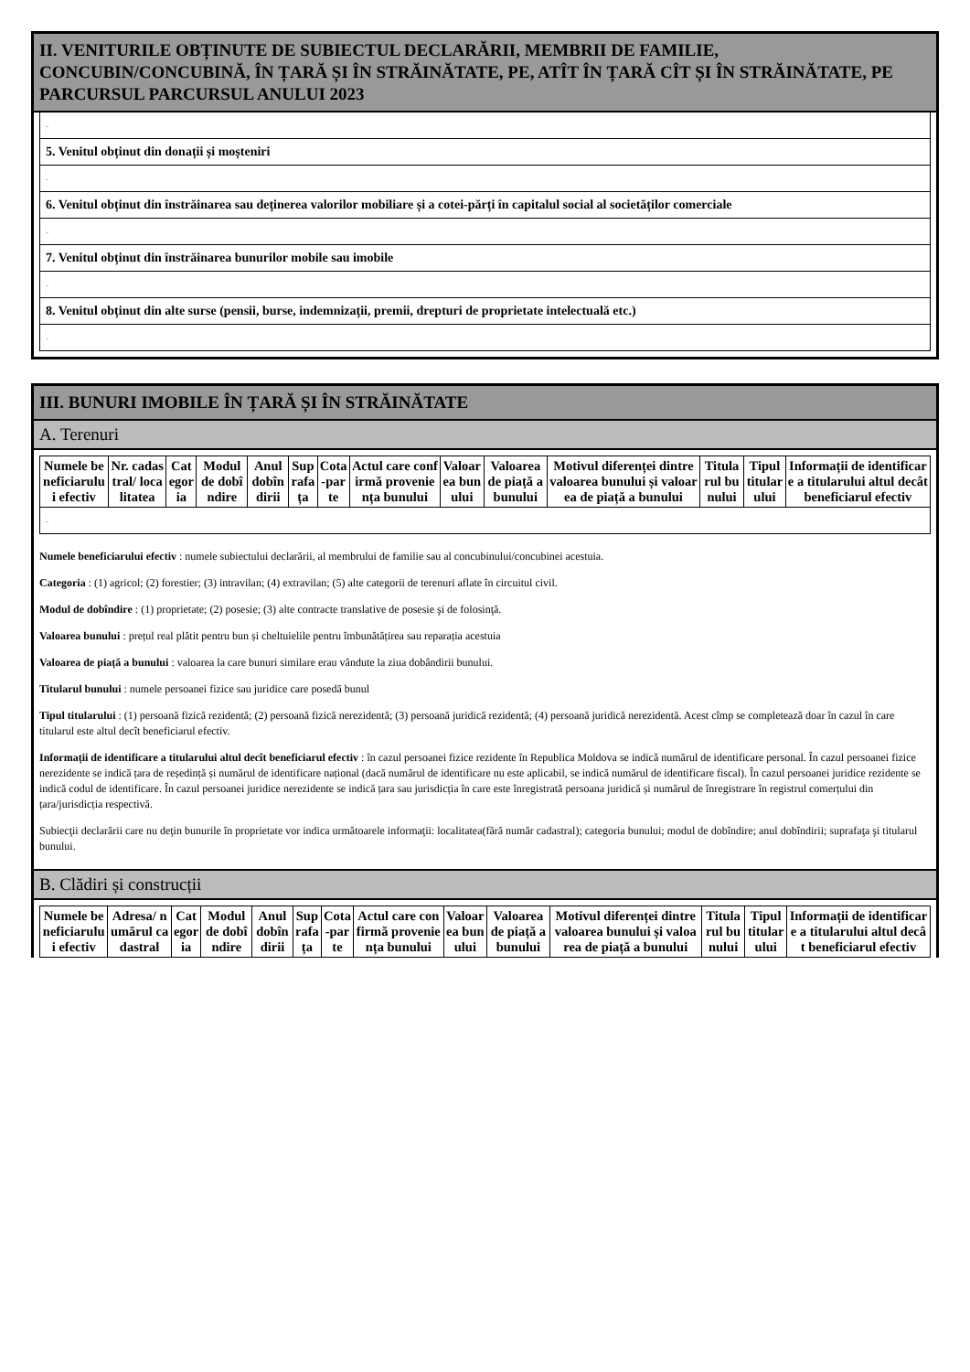II. VENITURILE OBȚINUTE DE SUBIECTUL DECLARĂRII, MEMBRII DE FAMILIE, CONCUBIN/CONCUBINĂ, ÎN ȚARĂ ȘI ÎN STRĂINĂTATE, PE, ATÎT ÎN ȚARĂ CÎT ȘI ÎN STRĂINĂTATE, PE PARCURSUL PARCURSUL ANULUI 2023
-
5. Venitul obținut din donații și moșteniri
-
6. Venitul obținut din înstrăinarea sau deținerea valorilor mobiliare și a cotei-părți în capitalul social al societăților comerciale
-
7. Venitul obținut din înstrăinarea bunurilor mobile sau imobile
-
8. Venitul obținut din alte surse (pensii, burse, indemnizații, premii, drepturi de proprietate intelectuală etc.)
-
III. BUNURI IMOBILE ÎN ȚARĂ ȘI ÎN STRĂINĂTATE
A. Terenuri
| Numele beneficiarului efectiv | Nr. cadastral/ localitatea | Categoria | Modul de dobîndire | Anul dobîndirii | Suprafața | Cota-parte | Actul care confirmă proveniența bunului | Valoarea bunului | Valoarea de piață a bunului | Motivul diferenței dintre valoarea bunului și valoarea de piață a bunului | Titularul bunului | Tipul titularului | Informații de identificare a titularului altul decât beneficiarul efectiv |
| --- | --- | --- | --- | --- | --- | --- | --- | --- | --- | --- | --- | --- | --- |
-
Numele beneficiarului efectiv : numele subiectului declarării, al membrului de familie sau al concubinului/concubinei acestuia.
Categoria : (1) agricol; (2) forestier; (3) intravilan; (4) extravilan; (5) alte categorii de terenuri aflate în circuitul civil.
Modul de dobîndire : (1) proprietate; (2) posesie; (3) alte contracte translative de posesie şi de folosinţă.
Valoarea bunului : prețul real plătit pentru bun și cheltuielile pentru îmbunătățirea sau reparația acestuia
Valoarea de piață a bunului : valoarea la care bunuri similare erau vândute la ziua dobândirii bunului.
Titularul bunului : numele persoanei fizice sau juridice care posedă bunul
Tipul titularului : (1) persoană fizică rezidentă; (2) persoană fizică nerezidentă; (3) persoană juridică rezidentă; (4) persoană juridică nerezidentă. Acest cîmp se completează doar în cazul în care titularul este altul decît beneficiarul efectiv.
Informații de identificare a titularului altul decît beneficiarul efectiv : în cazul persoanei fizice rezidente în Republica Moldova se indică numărul de identificare personal. În cazul persoanei fizice nerezidente se indică țara de reședință și numărul de identificare național (dacă numărul de identificare nu este aplicabil, se indică numărul de identificare fiscal). În cazul persoanei juridice rezidente se indică codul de identificare. În cazul persoanei juridice nerezidente se indică țara sau jurisdicția în care este înregistrată persoana juridică și numărul de înregistrare în registrul comerțului din țara/jurisdicția respectivă.
Subiecţii declarării care nu deţin bunurile în proprietate vor indica următoarele informaţii: localitatea(fără număr cadastral); categoria bunului; modul de dobîndire; anul dobîndirii; suprafaţa şi titularul bunului.
B. Clădiri și construcții
| Numele beneficiarului efectiv | Adresa/ numărul cadastral | Categoria | Modul de dobîndire | Anul dobîndirii | Suprafața | Cota-parte | Actul care confirmă proveniența bunului | Valoarea bunului | Valoarea de piață a bunului | Motivul diferenței dintre valoarea bunului și valoarea de piață a bunului | Titularul bunului | Tipul titularului | Informații de identificare a titularului altul decât beneficiarul efectiv |
| --- | --- | --- | --- | --- | --- | --- | --- | --- | --- | --- | --- | --- | --- |